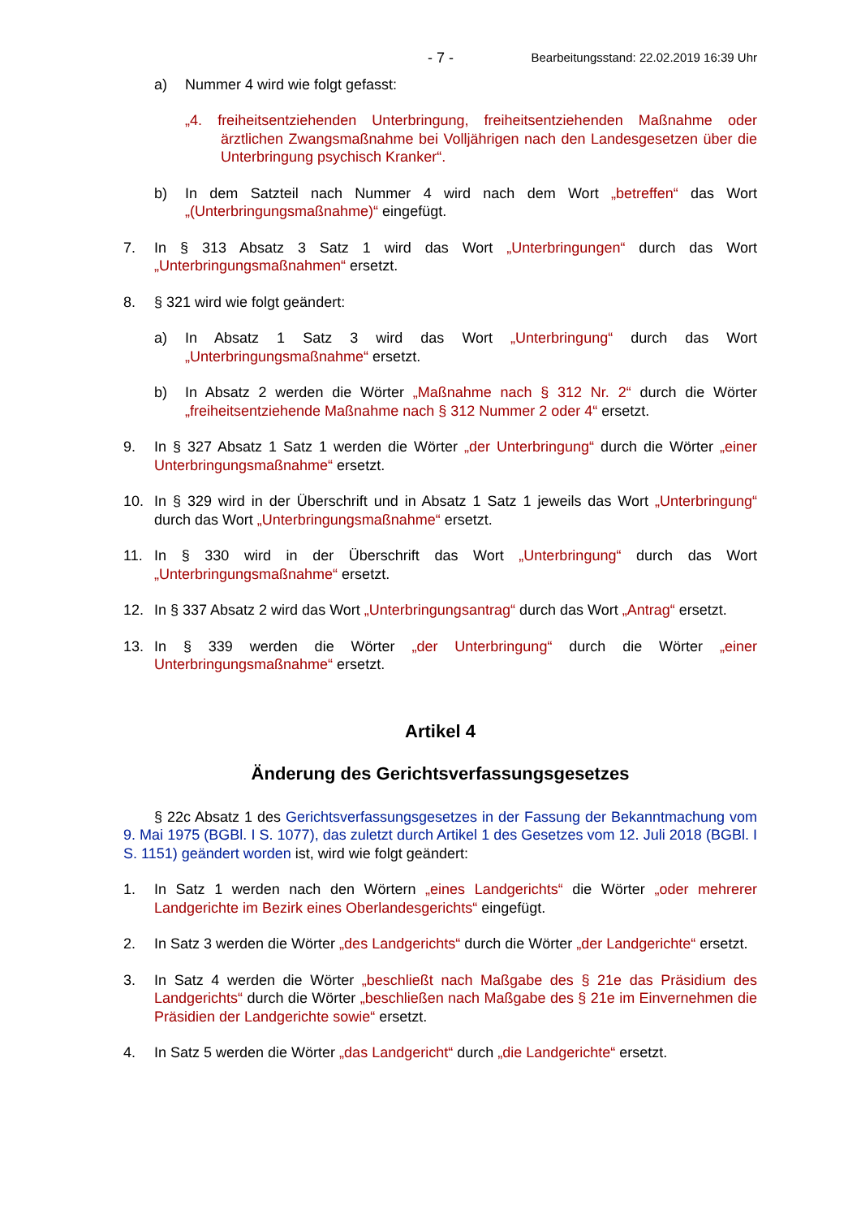- 7 - Bearbeitungsstand: 22.02.2019 16:39 Uhr
a) Nummer 4 wird wie folgt gefasst:
„4. freiheitsentziehenden Unterbringung, freiheitsentziehenden Maßnahme oder ärztlichen Zwangsmaßnahme bei Volljährigen nach den Landesgesetzen über die Unterbringung psychisch Kranker“.
b) In dem Satzteil nach Nummer 4 wird nach dem Wort „betreffen“ das Wort „(Unterbringungsmaßnahme)“ eingefügt.
7. In § 313 Absatz 3 Satz 1 wird das Wort „Unterbringungen“ durch das Wort „Unterbringungsmaßnahmen“ ersetzt.
8. § 321 wird wie folgt geändert:
a) In Absatz 1 Satz 3 wird das Wort „Unterbringung“ durch das Wort „Unterbringungsmaßnahme“ ersetzt.
b) In Absatz 2 werden die Wörter „Maßnahme nach § 312 Nr. 2“ durch die Wörter „freiheitsentziehende Maßnahme nach § 312 Nummer 2 oder 4“ ersetzt.
9. In § 327 Absatz 1 Satz 1 werden die Wörter „der Unterbringung“ durch die Wörter „einer Unterbringungsmaßnahme“ ersetzt.
10. In § 329 wird in der Überschrift und in Absatz 1 Satz 1 jeweils das Wort „Unterbringung“ durch das Wort „Unterbringungsmaßnahme“ ersetzt.
11. In § 330 wird in der Überschrift das Wort „Unterbringung“ durch das Wort „Unterbringungsmaßnahme“ ersetzt.
12. In § 337 Absatz 2 wird das Wort „Unterbringungsantrag“ durch das Wort „Antrag“ ersetzt.
13. In § 339 werden die Wörter „der Unterbringung“ durch die Wörter „einer Unterbringungsmaßnahme“ ersetzt.
Artikel 4
Änderung des Gerichtsverfassungsgesetzes
§ 22c Absatz 1 des Gerichtsverfassungsgesetzes in der Fassung der Bekanntmachung vom 9. Mai 1975 (BGBl. I S. 1077), das zuletzt durch Artikel 1 des Gesetzes vom 12. Juli 2018 (BGBl. I S. 1151) geändert worden ist, wird wie folgt geändert:
1. In Satz 1 werden nach den Wörtern „eines Landgerichts“ die Wörter „oder mehrerer Landgerichte im Bezirk eines Oberlandesgerichts“ eingefügt.
2. In Satz 3 werden die Wörter „des Landgerichts“ durch die Wörter „der Landgerichte“ ersetzt.
3. In Satz 4 werden die Wörter „beschließt nach Maßgabe des § 21e das Präsidium des Landgerichts“ durch die Wörter „beschließen nach Maßgabe des § 21e im Einvernehmen die Präsidien der Landgerichte sowie“ ersetzt.
4. In Satz 5 werden die Wörter „das Landgericht“ durch „die Landgerichte“ ersetzt.